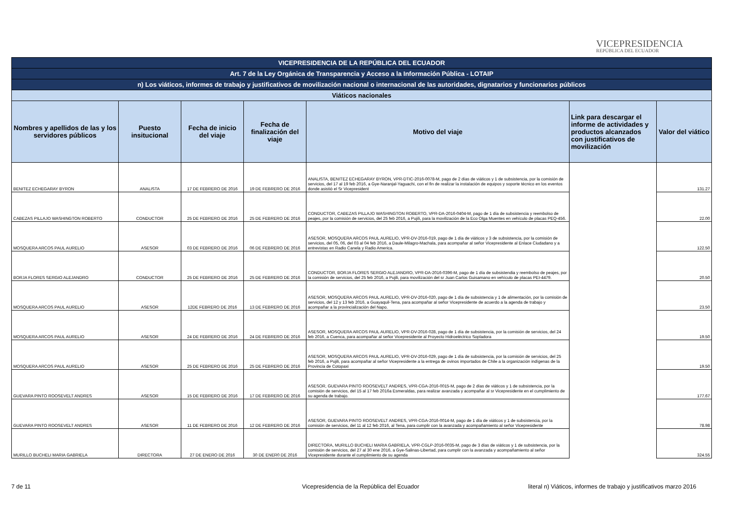VICEPRESIDENCIA
REPÚBLICA DEL ECUADOR
| VICEPRESIDENCIA DE LA REPÚBLICA DEL ECUADOR | | | | | | |
| --- | --- | --- | --- | --- | --- | --- |
| Art. 7 de la Ley Orgánica de Transparencia y Acceso a la Información Pública - LOTAIP | | | | | | |
| n) Los viáticos, informes de trabajo y justificativos de movilización nacional o internacional de las autoridades, dignatarios y funcionarios públicos | | | | | | |
| Viáticos nacionales | | | | | | |
| Nombres y apellidos de las y los servidores públicos | Puesto insitucional | Fecha de inicio del viaje | Fecha de finalización del viaje | Motivo del viaje | Link para descargar el informe de actividades y productos alcanzados con justificativos de movilización | Valor del viático |
| BENITEZ ECHEGARAY BYRON | ANALISTA | 17 DE FEBRERO DE 2016 | 19 DE FEBRERO DE 2016 | ANALISTA, BENITEZ ECHEGARAY BYRON, VPR-DTIC-2016-0078-M, pago de 2 días de viáticos y 1 de subsistencia, por la comisión de servicios, del 17 al 19 feb 2016, a Gye-Naranjal-Yaguachi, con el fin de realizar la instalación de equipos y soporte técnico en los eventos donde asistió el Sr Vicepresident | | 131.27 |
| CABEZAS PILLAJO WASHINGTON ROBERTO | CONDUCTOR | 25 DE FEBRERO DE 2016 | 25 DE FEBRERO DE 2016 | CONDUCTOR, CABEZAS PILLAJO WASHINGTON ROBERTO, VPR-DA-2016-0404-M, pago de 1 día de subsistencia y reembolso de peajes, por la comisión de servicios, del 25 feb 2016, a Pujili, para la movilización de la Eco Olga Muentes en vehículo de placas PEQ-456. | | 22.00 |
| MOSQUERA ARCOS PAUL AURELIO | ASESOR | 03 DE FEBRERO DE 2016 | 06 DE FEBRERO DE 2016 | ASESOR, MOSQUERA ARCOS PAUL AURELIO, VPR-DV-2016-019, pago de 1 día de viáticos y 3 de subsistencia, por la comisión de servicios, del 05, 06, del 03 al 04 feb 2016, a Daule-Milagro-Machala, para acompañar al señor Vicepresidente al Enlace Ciudadano y a entrevistas en Radio Canela y Radio America. | | 122.50 |
| BORJA FLORES SERGIO ALEJANDRO | CONDUCTOR | 25 DE FEBRERO DE 2016 | 25 DE FEBRERO DE 2016 | CONDUCTOR, BORJA FLORES SERGIO ALEJANDRO, VPR-DA-2016-0396-M, pago de 1 día de subsistendia y reembolso de peajes, por la comisión de servicios, del 25 feb 2016, a Pujili, para movilización del sr Juan Carlos Guisamano en vehículo de placas PEI-4479. | | 20.50 |
| MOSQUERA ARCOS PAUL AURELIO | ASESOR | 12DE FEBRERO DE 2016 | 13 DE FEBRERO DE 2016 | ASESOR, MOSQUERA ARCOS PAUL AURELIO, VPR-DV-2016-020, pago de 1 día de subsistencia y 1 de alimentación, por la comisión de servicios, del 12 y 13 feb 2016, a Guayaquil-Tena, para acompañar al señor Vicepresidente de acuerdo a la agenda de trabajo y acompañar a la provincialización del Napo. | | 23.50 |
| MOSQUERA ARCOS PAUL AURELIO | ASESOR | 24 DE FEBRERO DE 2016 | 24 DE FEBRERO DE 2016 | ASESOR, MOSQUERA ARCOS PAUL AURELIO, VPR-DV-2016-028, pago de 1 día de subsistencia, por la comisión de servicios, del 24 feb 2016, a Cuenca, para acompañar al señor Vicepresidente al Proyecto Hidroeléctrico Sopladora | | 19.50 |
| MOSQUERA ARCOS PAUL AURELIO | ASESOR | 25 DE FEBRERO DE 2016 | 25 DE FEBRERO DE 2016 | ASESOR, MOSQUERA ARCOS PAUL AURELIO, VPR-DV-2016-029, pago de 1 día de subsistencia, por la comisión de servicios, del 25 feb 2016, a Pujili, para acompañar al señor Vicepresidente a la entrega de ovinos importados de Chile a la organización indígenas de la Provincia de Cotopaxi | | 19.50 |
| GUEVARA PINTO ROOSEVELT ANDRES | ASESOR | 15 DE FEBRERO DE 2016 | 17 DE FEBRERO DE 2016 | ASESOR, GUEVARA PINTO ROOSEVELT ANDRES, VPR-CGA-2016-0015-M, pago de 2 días de viáticos y 1 de subsistencia, por la comisión de servicios, del 15 al 17 feb 2016a Esmeraldas, para realizar avanzada y acompañar al sr Vicepresidente en el cumplimiento de su agenda de trabajo. | | 177.67 |
| GUEVARA PINTO ROOSEVELT ANDRES | ASESOR | 11 DE FEBRERO DE 2016 | 12 DE FEBRERO DE 2016 | ASESOR, GUEVARA PINTO ROOSEVELT ANDRES, VPR-CGA-2016-0014-M, pago de 1 día de viáticos y 1 de subsistencia, por la comisión de servicios, del 11 al 12 feb 2016, al Tena, para cumplir con la avanzada y acompañamiento al señor Vicepresidente | | 78.98 |
| MURILLO BUCHELI MARIA GABRIELA | DIRECTORA | 27 DE ENERO DE 2016 | 30 DE ENER0 DE 2016 | DIRECTORA, MURILLO BUCHELI MARIA GABRIELA, VPR-CGLP-2016-0035-M, pago de 3 días de viáticos y 1 de subsistencia, por la comisión de servicios, del 27 al 30 ene 2016, a Gye-Salinas-Libertad, para cumplir con la avanzada y acompañamiento al señor Vicepresidente durante el cumplimiento de su agenda | | 324.55 |
7 de 11
Vicepresidencia de la República del Ecuador
literal n) Viáticos, informes de trabajo y justificativos marzo 2016